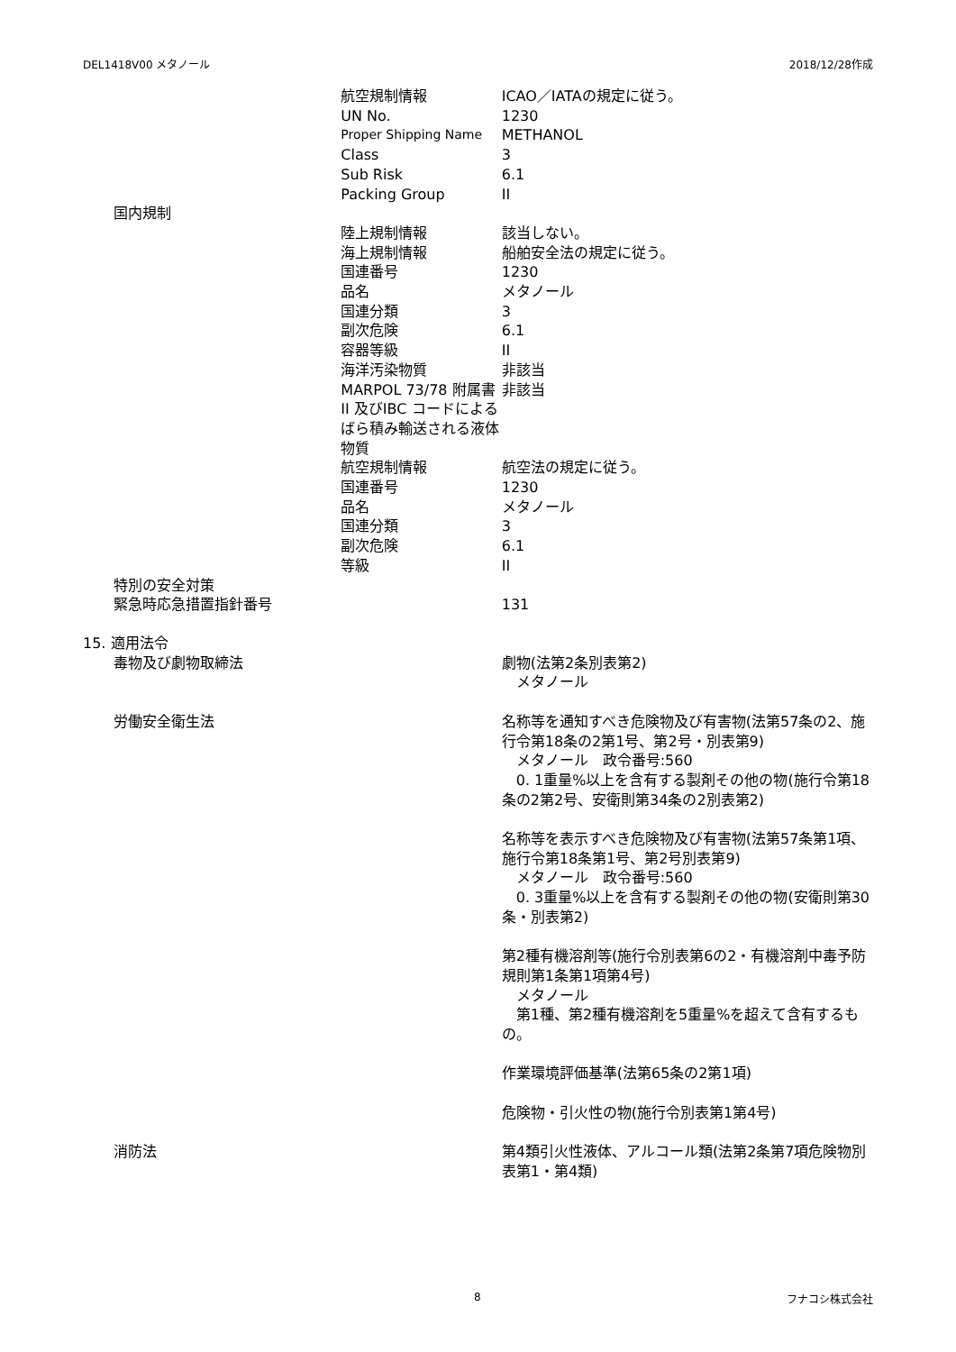DEL1418V00 メタノール 2018/12/28作成
| | 航空規制情報 | ICAO／IATAの規定に従う。 |
| | UN No. | 1230 |
| | Proper Shipping Name | METHANOL |
| | Class | 3 |
| | Sub Risk | 6.1 |
| | Packing Group | II |
| 国内規制 | | |
| | 陸上規制情報 | 該当しない。 |
| | 海上規制情報 | 船舶安全法の規定に従う。 |
| | 国連番号 | 1230 |
| | 品名 | メタノール |
| | 国連分類 | 3 |
| | 副次危険 | 6.1 |
| | 容器等級 | II |
| | 海洋汚染物質 | 非該当 |
| | MARPOL 73/78 附属書II 及びIBC コードによるばら積み輸送される液体物質 | 非該当 |
| | 航空規制情報 | 航空法の規定に従う。 |
| | 国連番号 | 1230 |
| | 品名 | メタノール |
| | 国連分類 | 3 |
| | 副次危険 | 6.1 |
| | 等級 | II |
| 特別の安全対策 | | |
| 緊急時応急措置指針番号 | | 131 |
| 15. 適用法令 | | |
| 毒物及び劇物取締法 | | 劇物(法第2条別表第2) メタノール |
| 労働安全衛生法 | | 名称等を通知すべき危険物及び有害物(法第57条の2、施行令第18条の2第1号、第2号・別表第9) メタノール 政令番号:560 0. 1重量%以上を含有する製剤その他の物(施行令第18条の2第2号、安衛則第34条の2別表第2) 名称等を表示すべき危険物及び有害物(法第57条第1項、施行令第18条第1号、第2号別表第9) メタノール 政令番号:560 0. 3重量%以上を含有する製剤その他の物(安衛則第30条・別表第2) 第2種有機溶剤等(施行令別表第6の2・有機溶剤中毒予防規則第1条第1項第4号) メタノール 第1種、第2種有機溶剤を5重量%を超えて含有するもの。 作業環境評価基準(法第65条の2第1項) 危険物・引火性の物(施行令別表第1第4号) |
| 消防法 | | 第4類引火性液体、アルコール類(法第2条第7項危険物別表第1・第4類) |
8 フナコシ株式会社